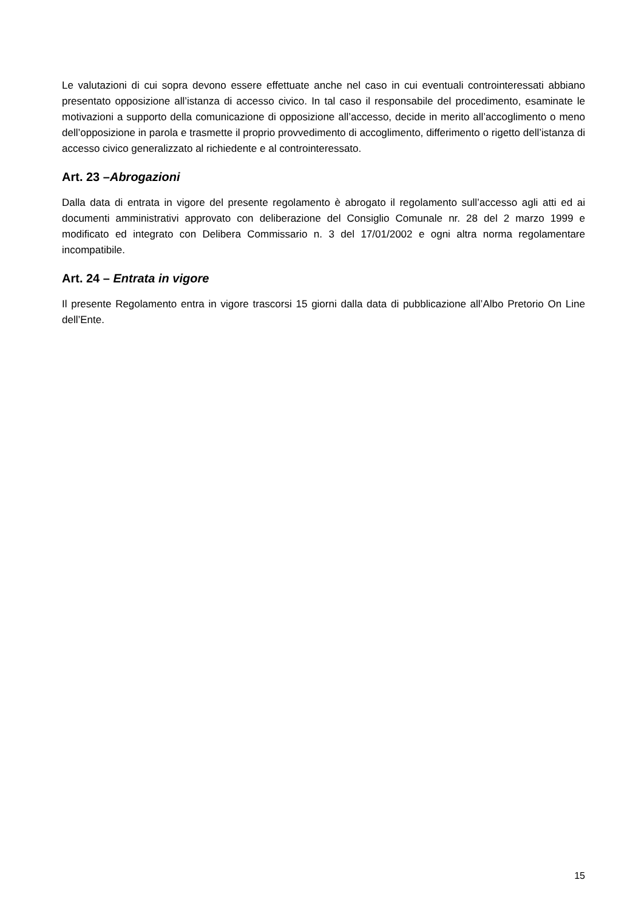Le valutazioni di cui sopra devono essere effettuate anche nel caso in cui eventuali controinteressati abbiano presentato opposizione all’istanza di accesso civico. In tal caso il responsabile del procedimento, esaminate le motivazioni a supporto della comunicazione di opposizione all’accesso, decide in merito all’accoglimento o meno dell’opposizione in parola e trasmette il proprio provvedimento di accoglimento, differimento o rigetto dell’istanza di accesso civico generalizzato al richiedente e al controinteressato.
Art. 23 –Abrogazioni
Dalla data di entrata in vigore del presente regolamento è abrogato il regolamento sull’accesso agli atti ed ai documenti amministrativi approvato con deliberazione del Consiglio Comunale nr. 28 del 2 marzo 1999 e modificato ed integrato con Delibera Commissario n. 3 del 17/01/2002 e ogni altra norma regolamentare incompatibile.
Art. 24 – Entrata in vigore
Il presente Regolamento entra in vigore trascorsi 15 giorni dalla data di pubblicazione all’Albo Pretorio On Line dell’Ente.
15